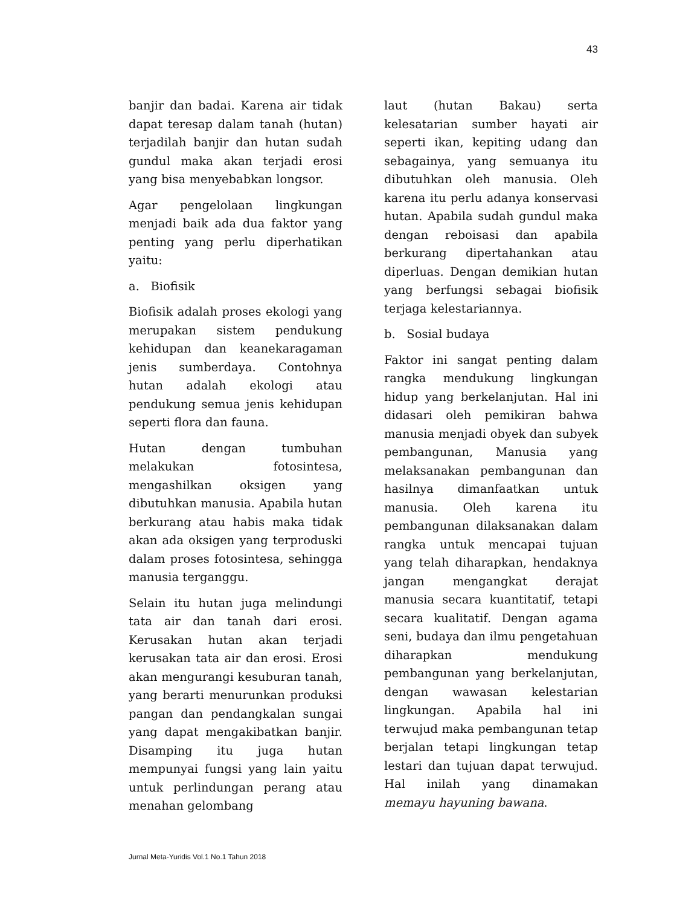43
banjir dan badai. Karena air tidak dapat teresap dalam tanah (hutan) terjadilah banjir dan hutan sudah gundul maka akan terjadi erosi yang bisa menyebabkan longsor.
Agar pengelolaan lingkungan menjadi baik ada dua faktor yang penting yang perlu diperhatikan yaitu:
a. Biofisik
Biofisik adalah proses ekologi yang merupakan sistem pendukung kehidupan dan keanekaragaman jenis sumberdaya. Contohnya hutan adalah ekologi atau pendukung semua jenis kehidupan seperti flora dan fauna.
Hutan dengan tumbuhan melakukan fotosintesa, mengashilkan oksigen yang dibutuhkan manusia. Apabila hutan berkurang atau habis maka tidak akan ada oksigen yang terproduski dalam proses fotosintesa, sehingga manusia terganggu.
Selain itu hutan juga melindungi tata air dan tanah dari erosi. Kerusakan hutan akan terjadi kerusakan tata air dan erosi. Erosi akan mengurangi kesuburan tanah, yang berarti menurunkan produksi pangan dan pendangkalan sungai yang dapat mengakibatkan banjir. Disamping itu juga hutan mempunyai fungsi yang lain yaitu untuk perlindungan perang atau menahan gelombang
laut (hutan Bakau) serta kelesatarian sumber hayati air seperti ikan, kepiting udang dan sebagainya, yang semuanya itu dibutuhkan oleh manusia. Oleh karena itu perlu adanya konservasi hutan. Apabila sudah gundul maka dengan reboisasi dan apabila berkurang dipertahankan atau diperluas. Dengan demikian hutan yang berfungsi sebagai biofisik terjaga kelestariannya.
b. Sosial budaya
Faktor ini sangat penting dalam rangka mendukung lingkungan hidup yang berkelanjutan. Hal ini didasari oleh pemikiran bahwa manusia menjadi obyek dan subyek pembangunan, Manusia yang melaksanakan pembangunan dan hasilnya dimanfaatkan untuk manusia. Oleh karena itu pembangunan dilaksanakan dalam rangka untuk mencapai tujuan yang telah diharapkan, hendaknya jangan mengangkat derajat manusia secara kuantitatif, tetapi secara kualitatif. Dengan agama seni, budaya dan ilmu pengetahuan diharapkan mendukung pembangunan yang berkelanjutan, dengan wawasan kelestarian lingkungan. Apabila hal ini terwujud maka pembangunan tetap berjalan tetapi lingkungan tetap lestari dan tujuan dapat terwujud. Hal inilah yang dinamakan memayu hayuning bawana.
Jurnal Meta-Yuridis Vol.1 No.1 Tahun 2018